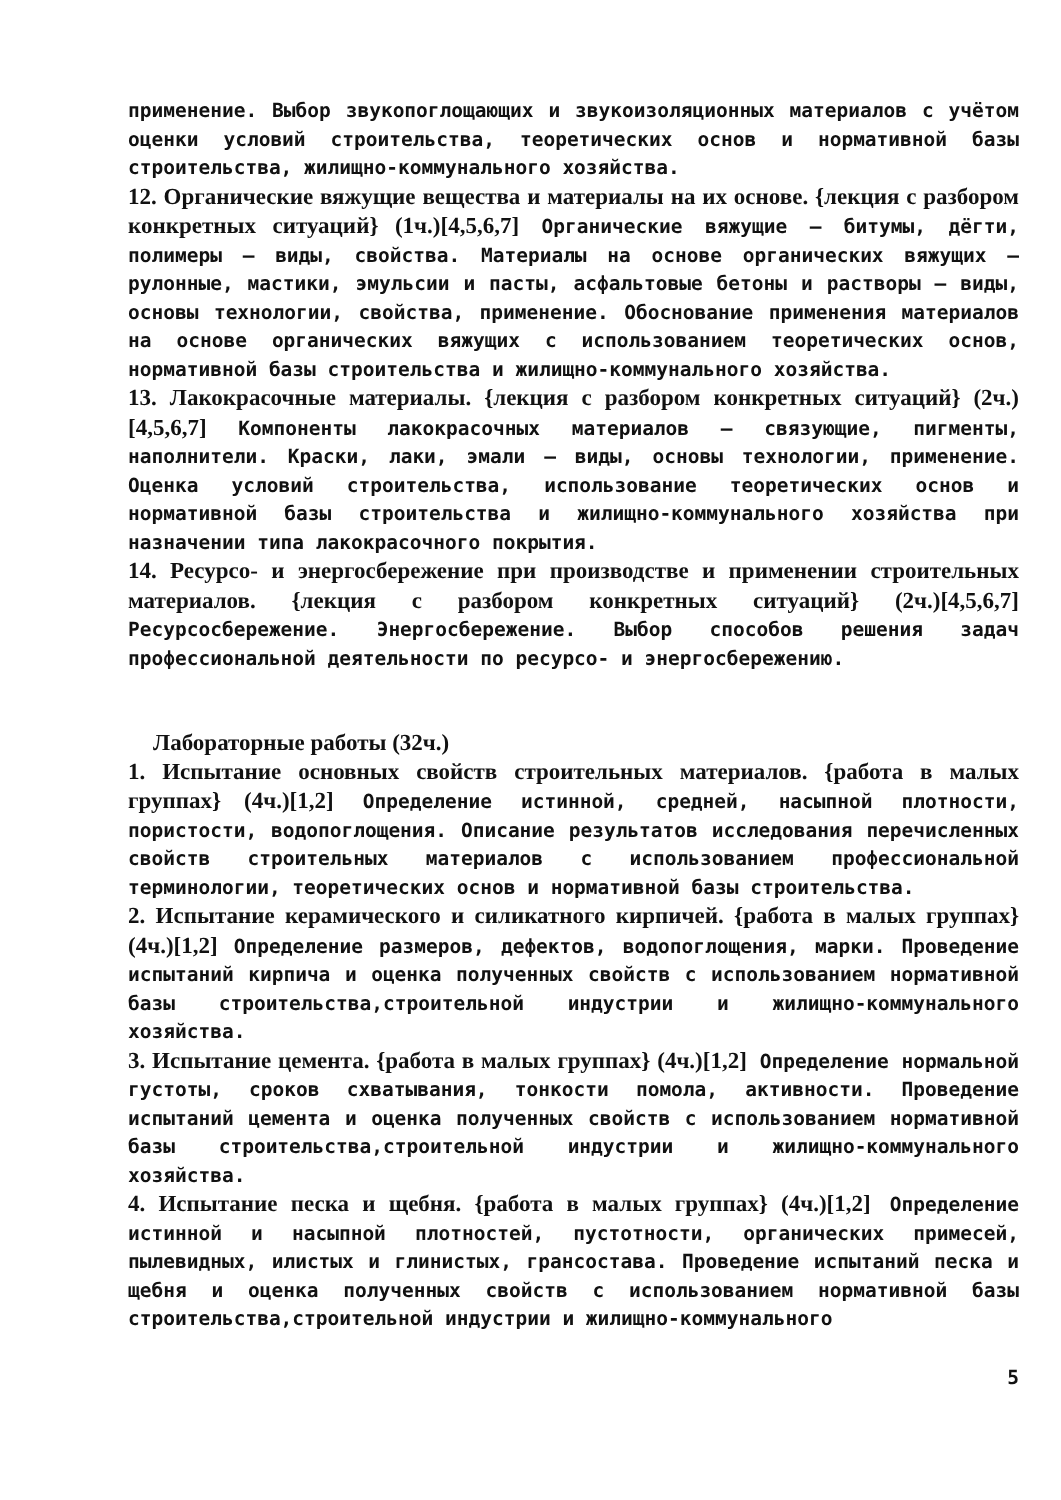применение. Выбор звукопоглощающих и звукоизоляционных материалов с учётом оценки условий строительства, теоретических основ и нормативной базы строительства, жилищно-коммунального хозяйства.
12. Органические вяжущие вещества и материалы на их основе. {лекция с разбором конкретных ситуаций} (1ч.)[4,5,6,7] Органические вяжущие – битумы, дёгти, полимеры – виды, свойства. Материалы на основе органических вяжущих – рулонные, мастики, эмульсии и пасты, асфальтовые бетоны и растворы – виды, основы технологии, свойства, применение. Обоснование применения материалов на основе органических вяжущих с использованием теоретических основ, нормативной базы строительства и жилищно-коммунального хозяйства.
13. Лакокрасочные материалы. {лекция с разбором конкретных ситуаций} (2ч.)[4,5,6,7] Компоненты лакокрасочных материалов – связующие, пигменты, наполнители. Краски, лаки, эмали – виды, основы технологии, применение. Оценка условий строительства, использование теоретических основ и нормативной базы строительства и жилищно-коммунального хозяйства при назначении типа лакокрасочного покрытия.
14. Ресурсо- и энергосбережение при производстве и применении строительных материалов. {лекция с разбором конкретных ситуаций} (2ч.)[4,5,6,7] Ресурсосбережение. Энергосбережение. Выбор способов решения задач профессиональной деятельности по ресурсо- и энергосбережению.
Лабораторные работы (32ч.)
1. Испытание основных свойств строительных материалов. {работа в малых группах} (4ч.)[1,2] Определение истинной, средней, насыпной плотности, пористости, водопоглощения. Описание результатов исследования перечисленных свойств строительных материалов с использованием профессиональной терминологии, теоретических основ и нормативной базы строительства.
2. Испытание керамического и силикатного кирпичей. {работа в малых группах} (4ч.)[1,2] Определение размеров, дефектов, водопоглощения, марки. Проведение испытаний кирпича и оценка полученных свойств с использованием нормативной базы строительства,строительной индустрии и жилищно-коммунального хозяйства.
3. Испытание цемента. {работа в малых группах} (4ч.)[1,2] Определение нормальной густоты, сроков схватывания, тонкости помола, активности. Проведение испытаний цемента и оценка полученных свойств с использованием нормативной базы строительства,строительной индустрии и жилищно-коммунального хозяйства.
4. Испытание песка и щебня. {работа в малых группах} (4ч.)[1,2] Определение истинной и насыпной плотностей, пустотности, органических примесей, пылевидных, илистых и глинистых, грансостава. Проведение испытаний песка и щебня и оценка полученных свойств с использованием нормативной базы строительства,строительной индустрии и жилищно-коммунального
5